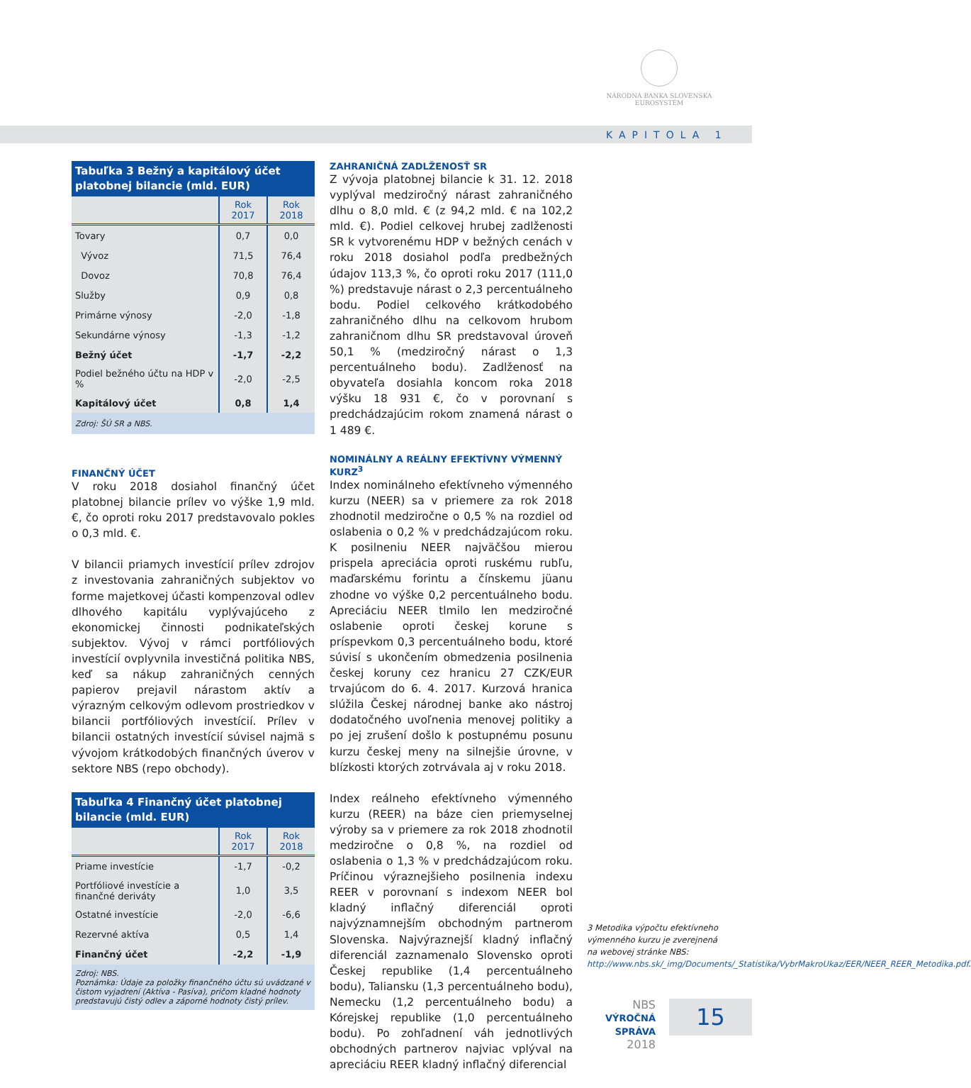NÁRODNÁ BANKA SLOVENSKA
EUROSYSTÉM
KAPITOLA 1
Tabuľka 3 Bežný a kapitálový účet platobnej bilancie (mld. EUR)
| | Rok 2017 | Rok 2018 |
| --- | --- | --- |
| Tovary | 0,7 | 0,0 |
| Vývoz | 71,5 | 76,4 |
| Dovoz | 70,8 | 76,4 |
| Služby | 0,9 | 0,8 |
| Primárne výnosy | -2,0 | -1,8 |
| Sekundárne výnosy | -1,3 | -1,2 |
| Bežný účet | -1,7 | -2,2 |
| Podiel bežného účtu na HDP v % | -2,0 | -2,5 |
| Kapitálový účet | 0,8 | 1,4 |
| Zdroj: ŠÚ SR a NBS. | | |
FINANČNÝ ÚČET
V roku 2018 dosiahol finančný účet platobnej bilancie prílev vo výške 1,9 mld. €, čo oproti roku 2017 predstavovalo pokles o 0,3 mld. €.
V bilancii priamych investícií prílev zdrojov z investovania zahraničných subjektov vo forme majetkovej účasti kompenzoval odlev dlhového kapitálu vyplývajúceho z ekonomickej činnosti podnikateľských subjektov. Vývoj v rámci portfóliových investícií ovplyvnila investičná politika NBS, keď sa nákup zahraničných cenných papierov prejavil nárastom aktív a výrazným celkovým odlevom prostriedkov v bilancii portfóliových investícií. Prílev v bilancii ostatných investícií súvisel najmä s vývojom krátkodobých finančných úverov v sektore NBS (repo obchody).
Tabuľka 4 Finančný účet platobnej bilancie (mld. EUR)
| | Rok 2017 | Rok 2018 |
| --- | --- | --- |
| Priame investície | -1,7 | -0,2 |
| Portfóliové investície a finančné deriváty | 1,0 | 3,5 |
| Ostatné investície | -2,0 | -6,6 |
| Rezervné aktíva | 0,5 | 1,4 |
| Finančný účet | -2,2 | -1,9 |
| Zdroj: NBS. Poznámka: Údaje za položky finančného účtu sú uvádzané v čistom vyjadrení (Aktíva - Pasíva), pričom kladné hodnoty predstavujú čistý odlev a záporné hodnoty čistý prílev. | | |
ZAHRANIČNÁ ZADLŽENOSŤ SR
Z vývoja platobnej bilancie k 31. 12. 2018 vyplýval medziročný nárast zahraničného dlhu o 8,0 mld. € (z 94,2 mld. € na 102,2 mld. €). Podiel celkovej hrubej zadlženosti SR k vytvorenému HDP v bežných cenách v roku 2018 dosiahol podľa predbežných údajov 113,3 %, čo oproti roku 2017 (111,0 %) predstavuje nárast o 2,3 percentuálneho bodu. Podiel celkového krátkodobého zahraničného dlhu na celkovom hrubom zahraničnom dlhu SR predstavoval úroveň 50,1 % (medziročný nárast o 1,3 percentuálneho bodu). Zadlženosť na obyvateľa dosiahla koncom roka 2018 výšku 18 931 €, čo v porovnaní s predchádzajúcim rokom znamená nárast o 1 489 €.
NOMINÁLNY A REÁLNY EFEKTÍVNY VÝMENNÝ KURZ<sup>3</sup>
Index nominálneho efektívneho výmenného kurzu (NEER) sa v priemere za rok 2018 zhodnotil medziročne o 0,5 % na rozdiel od oslabenia o 0,2 % v predchádzajúcom roku. K posilneniu NEER najväčšou mierou prispela apreciácia oproti ruskému rubľu, maďarskému forintu a čínskemu jüanu zhodne vo výške 0,2 percentuálneho bodu. Apreciáciu NEER tlmilo len medziročné oslabenie oproti českej korune s príspevkom 0,3 percentuálneho bodu, ktoré súvisí s ukončením obmedzenia posilnenia českej koruny cez hranicu 27 CZK/EUR trvajúcom do 6. 4. 2017. Kurzová hranica slúžila Českej národnej banke ako nástroj dodatočného uvoľnenia menovej politiky a po jej zrušení došlo k postupnému posunu kurzu českej meny na silnejšie úrovne, v blízkosti ktorých zotrvávala aj v roku 2018.
Index reálneho efektívneho výmenného kurzu (REER) na báze cien priemyselnej výroby sa v priemere za rok 2018 zhodnotil medziročne o 0,8 %, na rozdiel od oslabenia o 1,3 % v predchádzajúcom roku. Príčinou výraznejšieho posilnenia indexu REER v porovnaní s indexom NEER bol kladný inflačný diferenciál oproti najvýznamnejším obchodným partnerom Slovenska. Najvýraznejší kladný inflačný diferenciál zaznamenalo Slovensko oproti Českej republike (1,4 percentuálneho bodu), Taliansku (1,3 percentuálneho bodu), Nemecku (1,2 percentuálneho bodu) a Kórejskej republike (1,0 percentuálneho bodu). Po zohľadnení váh jednotlivých obchodných partnerov najviac vplýval na apreciáciu REER kladný inflačný diferencial
3 Metodika výpočtu efektívneho výmenného kurzu je zverejnená na webovej stránke NBS: http://www.nbs.sk/_img/Documents/_Statistika/VybrMakroUkaz/EER/NEER_REER_Metodika.pdf.
NBS
VÝROČNÁ SPRÁVA
2018
15